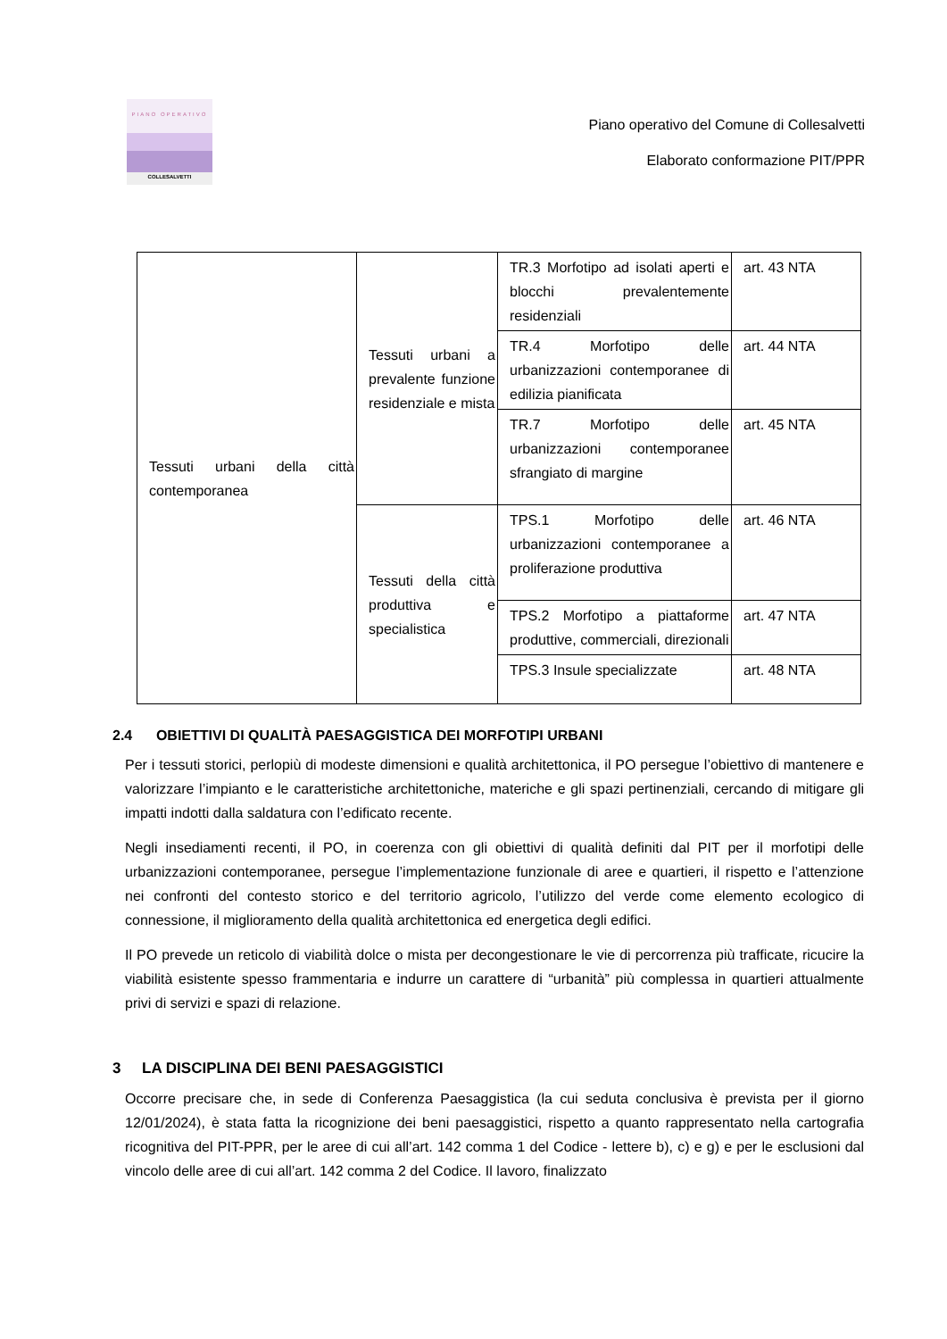PIANO OPERATIVO
COLLESALVETTI
Piano operativo del Comune di Collesalvetti
Elaborato conformazione PIT/PPR
| Tessuti urbani della città contemporanea | Tessuti urbani a prevalente funzione residenziale e mista | TR.3 Morfotipo ad isolati aperti e blocchi prevalentemente residenziali | art. 43 NTA |
| | | TR.4 Morfotipo delle urbanizzazioni contemporanee di edilizia pianificata | art. 44 NTA |
| | | TR.7 Morfotipo delle urbanizzazioni contemporanee sfrangiato di margine | art. 45 NTA |
| | Tessuti della città produttiva e specialistica | TPS.1 Morfotipo delle urbanizzazioni contemporanee a proliferazione produttiva | art. 46 NTA |
| | | TPS.2 Morfotipo a piattaforme produttive, commerciali, direzionali | art. 47 NTA |
| | | TPS.3 Insule specializzate | art. 48 NTA |
2.4 OBIETTIVI DI QUALITÀ PAESAGGISTICA DEI MORFOTIPI URBANI
Per i tessuti storici, perlopiù di modeste dimensioni e qualità architettonica, il PO persegue l’obiettivo di mantenere e valorizzare l’impianto e le caratteristiche architettoniche, materiche e gli spazi pertinenziali, cercando di mitigare gli impatti indotti dalla saldatura con l’edificato recente.
Negli insediamenti recenti, il PO, in coerenza con gli obiettivi di qualità definiti dal PIT per il morfotipi delle urbanizzazioni contemporanee, persegue l’implementazione funzionale di aree e quartieri, il rispetto e l’attenzione nei confronti del contesto storico e del territorio agricolo, l’utilizzo del verde come elemento ecologico di connessione, il miglioramento della qualità architettonica ed energetica degli edifici.
Il PO prevede un reticolo di viabilità dolce o mista per decongestionare le vie di percorrenza più trafficate, ricucire la viabilità esistente spesso frammentaria e indurre un carattere di “urbanità” più complessa in quartieri attualmente privi di servizi e spazi di relazione.
3 LA DISCIPLINA DEI BENI PAESAGGISTICI
Occorre precisare che, in sede di Conferenza Paesaggistica (la cui seduta conclusiva è prevista per il giorno 12/01/2024), è stata fatta la ricognizione dei beni paesaggistici, rispetto a quanto rappresentato nella cartografia ricognitiva del PIT-PPR, per le aree di cui all’art. 142 comma 1 del Codice - lettere b), c) e g) e per le esclusioni dal vincolo delle aree di cui all’art. 142 comma 2 del Codice. Il lavoro, finalizzato